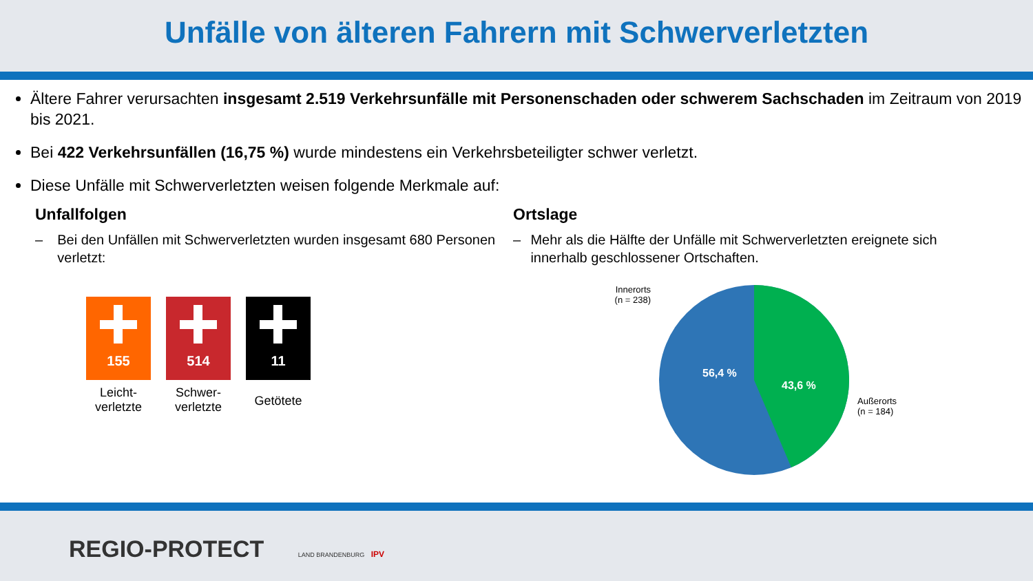Unfälle von älteren Fahrern mit Schwerverletzten
Ältere Fahrer verursachten insgesamt 2.519 Verkehrsunfälle mit Personenschaden oder schwerem Sachschaden im Zeitraum von 2019 bis 2021.
Bei 422 Verkehrsunfällen (16,75 %) wurde mindestens ein Verkehrsbeteiligter schwer verletzt.
Diese Unfälle mit Schwerverletzten weisen folgende Merkmale auf:
Unfallfolgen
– Bei den Unfällen mit Schwerverletzten wurden insgesamt 680 Personen verletzt:
155
Leicht-
verletzte
514
Schwer-
verletzte
11
Getötete
Ortslage
– Mehr als die Hälfte der Unfälle mit Schwerverletzten ereignete sich innerhalb geschlossener Ortschaften.
Innerorts
(n = 238)
56,4 %
43,6 %
Außerorts
(n = 184)
REGIO-PROTECT LAND BRANDENBURG IPV